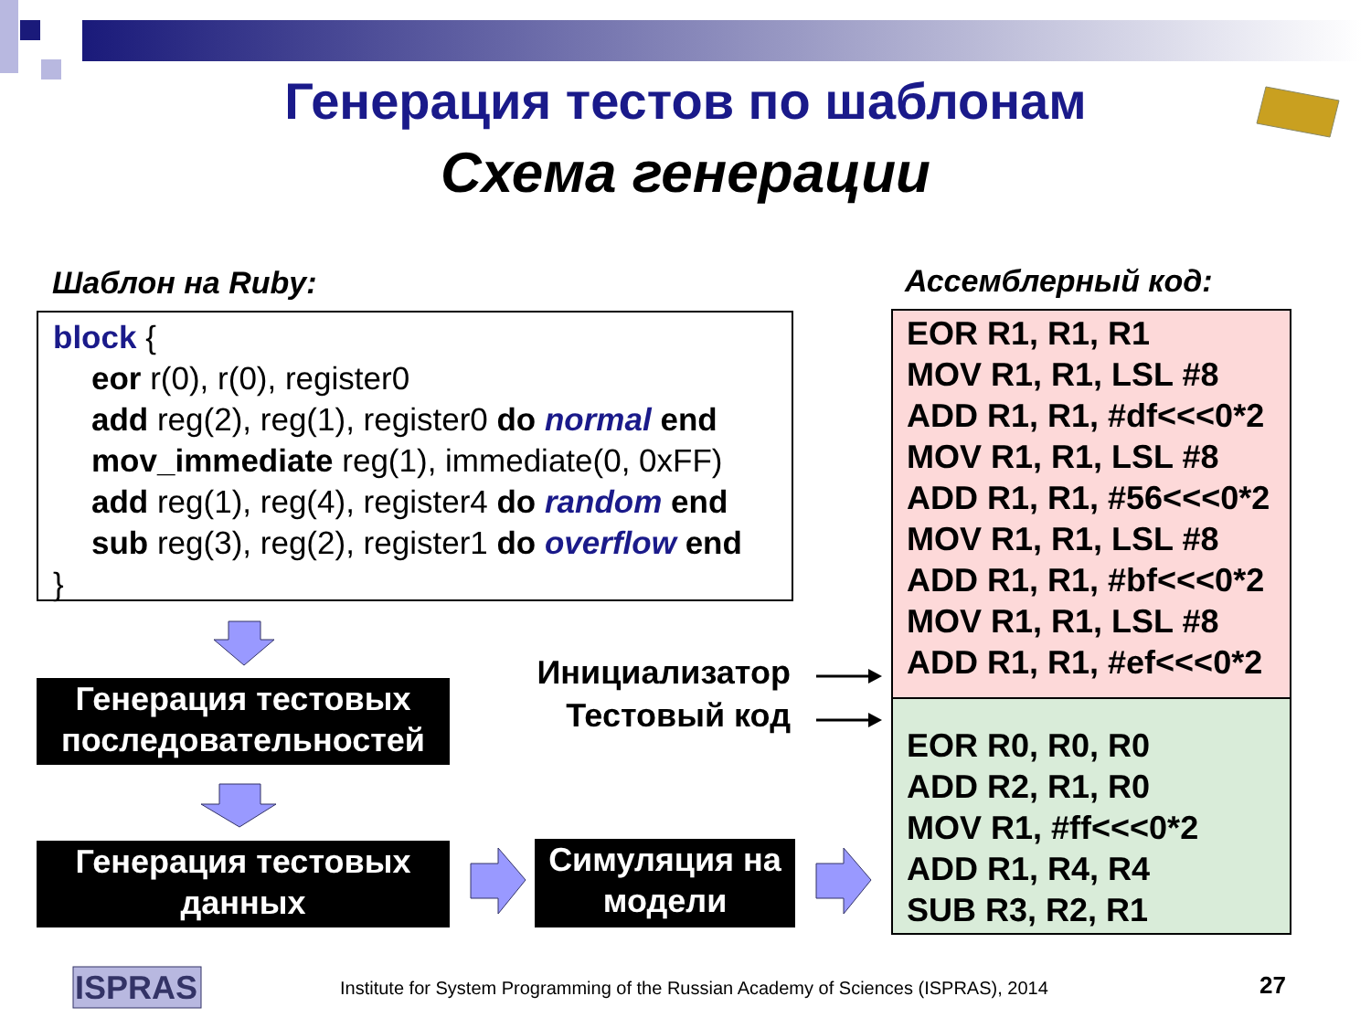Генерация тестов по шаблонам
Схема генерации
Шаблон на Ruby: Ассемблерный код:
block {
eor r(0), r(0), register0
add reg(2), reg(1), register0 do normal end
mov_immediate reg(1), immediate(0, 0xFF)
add reg(1), reg(4), register4 do random end
sub reg(3), reg(2), register1 do overflow end
}
EOR R1, R1, R1
MOV R1, R1, LSL #8
ADD R1, R1, #df<<<0*2
MOV R1, R1, LSL #8
ADD R1, R1, #56<<<0*2
MOV R1, R1, LSL #8
ADD R1, R1, #bf<<<0*2
MOV R1, R1, LSL #8
ADD R1, R1, #ef<<<0*2
EOR R0, R0, R0
ADD R2, R1, R0
MOV R1, #ff<<<0*2
ADD R1, R4, R4
SUB R3, R2, R1
Инициализатор
Тестовый код
Генерация тестовых последовательностей
Генерация тестовых данных
Симуляция на модели
ISPRAS
Institute for System Programming of the Russian Academy of Sciences (ISPRAS), 2014
27